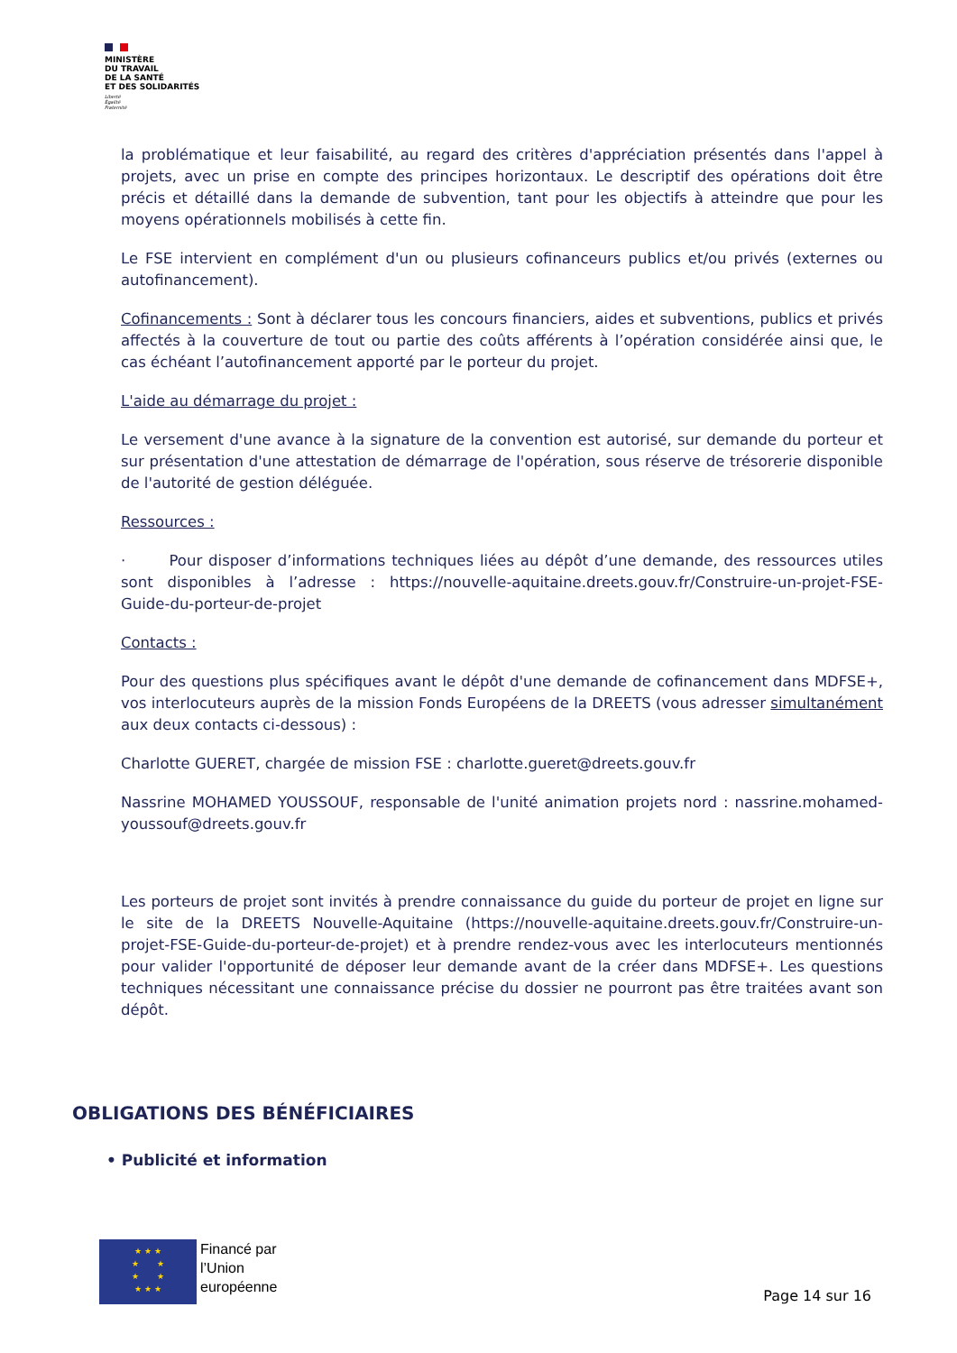MINISTÈRE
DU TRAVAIL
DE LA SANTÉ
ET DES SOLIDARITÉS
Liberté
Égalité
Fraternité
la problématique et leur faisabilité, au regard des critères d'appréciation présentés dans l'appel à projets, avec un prise en compte des principes horizontaux. Le descriptif des opérations doit être précis et détaillé dans la demande de subvention, tant pour les objectifs à atteindre que pour les moyens opérationnels mobilisés à cette fin.
Le FSE intervient en complément d'un ou plusieurs cofinanceurs publics et/ou privés (externes ou autofinancement).
Cofinancements : Sont à déclarer tous les concours financiers, aides et subventions, publics et privés affectés à la couverture de tout ou partie des coûts afférents à l’opération considérée ainsi que, le cas échéant l’autofinancement apporté par le porteur du projet.
L'aide au démarrage du projet :
Le versement d'une avance à la signature de la convention est autorisé, sur demande du porteur et sur présentation d'une attestation de démarrage de l'opération, sous réserve de trésorerie disponible de l'autorité de gestion déléguée.
Ressources :
· Pour disposer d’informations techniques liées au dépôt d’une demande, des ressources utiles sont disponibles à l’adresse : https://nouvelle-aquitaine.dreets.gouv.fr/Construire-un-projet-FSE-Guide-du-porteur-de-projet
Contacts :
Pour des questions plus spécifiques avant le dépôt d'une demande de cofinancement dans MDFSE+, vos interlocuteurs auprès de la mission Fonds Européens de la DREETS (vous adresser simultanément aux deux contacts ci-dessous) :
Charlotte GUERET, chargée de mission FSE : charlotte.gueret@dreets.gouv.fr
Nassrine MOHAMED YOUSSOUF, responsable de l'unité animation projets nord : nassrine.mohamed-youssouf@dreets.gouv.fr
Les porteurs de projet sont invités à prendre connaissance du guide du porteur de projet en ligne sur le site de la DREETS Nouvelle-Aquitaine (https://nouvelle-aquitaine.dreets.gouv.fr/Construire-un-projet-FSE-Guide-du-porteur-de-projet) et à prendre rendez-vous avec les interlocuteurs mentionnés pour valider l'opportunité de déposer leur demande avant de la créer dans MDFSE+. Les questions techniques nécessitant une connaissance précise du dossier ne pourront pas être traitées avant son dépôt.
OBLIGATIONS DES BÉNÉFICIAIRES
• Publicité et information
★ ★ ★
★ ★
★ ★
★ ★ ★
Financé par
l’Union
européenne
Page 14 sur 16